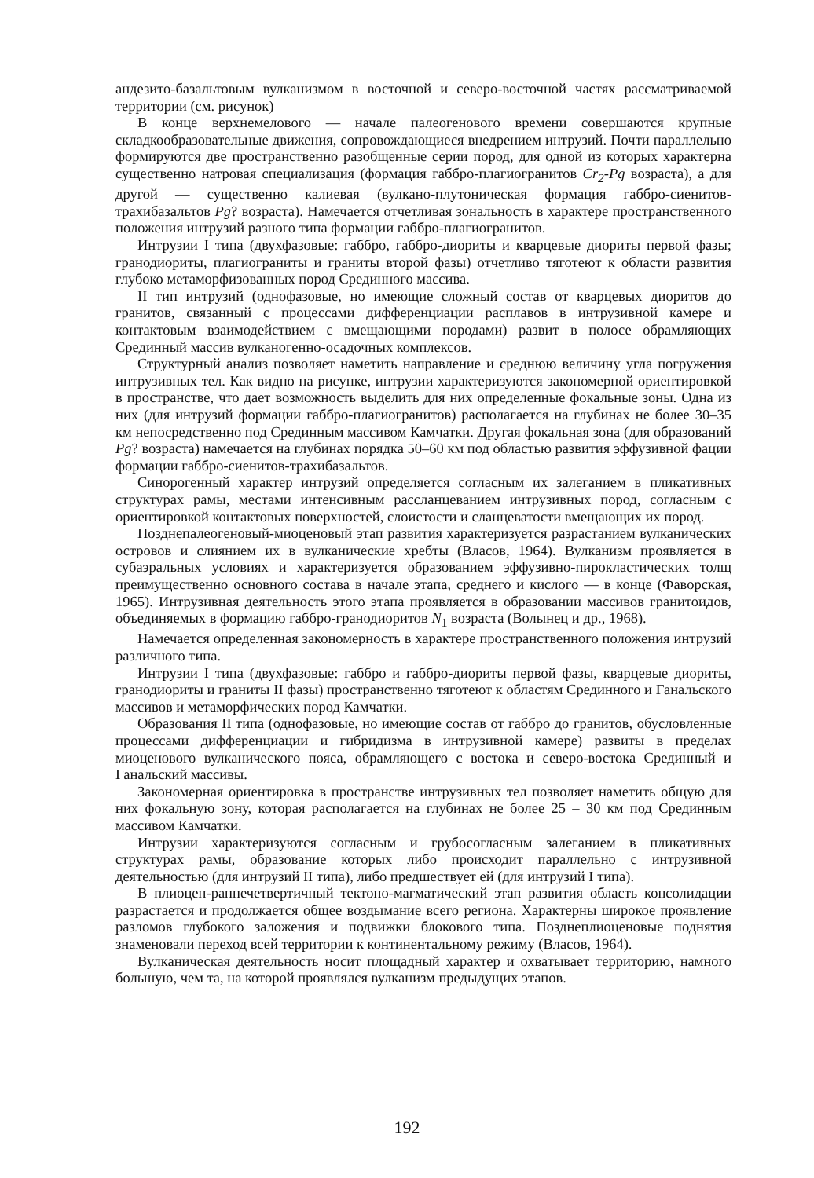андезито-базальтовым вулканизмом в восточной и северо-восточной частях рассматриваемой территории (см. рисунок)
В конце верхнемелового — начале палеогенового времени совершаются крупные складкообразовательные движения, сопровождающиеся внедрением интрузий. Почти параллельно формируются две пространственно разобщенные серии пород, для одной из которых характерна существенно натровая специализация (формация габбро-плагиогранитов Cr<sub>2</sub>-Pg возраста), а для другой — существенно калиевая (вулкано-плутоническая формация габбро-сиенитов-трахибазальтов Pg? возраста). Намечается отчетливая зональность в характере пространственного положения интрузий разного типа формации габбро-плагиогранитов.
Интрузии I типа (двухфазовые: габбро, габбро-диориты и кварцевые диориты первой фазы; гранодиориты, плагиограниты и граниты второй фазы) отчетливо тяготеют к области развития глубоко метаморфизованных пород Срединного массива.
II тип интрузий (однофазовые, но имеющие сложный состав от кварцевых диоритов до гранитов, связанный с процессами дифференциации расплавов в интрузивной камере и контактовым взаимодействием с вмещающими породами) развит в полосе обрамляющих Срединный массив вулканогенно-осадочных комплексов.
Структурный анализ позволяет наметить направление и среднюю величину угла погружения интрузивных тел. Как видно на рисунке, интрузии характеризуются закономерной ориентировкой в пространстве, что дает возможность выделить для них определенные фокальные зоны. Одна из них (для интрузий формации габбро-плагиогранитов) располагается на глубинах не более 30–35 км непосредственно под Срединным массивом Камчатки. Другая фокальная зона (для образований Pg? возраста) намечается на глубинах порядка 50–60 км под областью развития эффузивной фации формации габбро-сиенитов-трахибазальтов.
Синорогенный характер интрузий определяется согласным их залеганием в пликативных структурах рамы, местами интенсивным рассланцеванием интрузивных пород, согласным с ориентировкой контактовых поверхностей, слоистости и сланцеватости вмещающих их пород.
Позднепалеогеновый-миоценовый этап развития характеризуется разрастанием вулканических островов и слиянием их в вулканические хребты (Власов, 1964). Вулканизм проявляется в субаэральных условиях и характеризуется образованием эффузивно-пирокластических толщ преимущественно основного состава в начале этапа, среднего и кислого — в конце (Фаворская, 1965). Интрузивная деятельность этого этапа проявляется в образовании массивов гранитоидов, объединяемых в формацию габбро-гранодиоритов N<sub>1</sub> возраста (Волынец и др., 1968).
Намечается определенная закономерность в характере пространственного положения интрузий различного типа.
Интрузии I типа (двухфазовые: габбро и габбро-диориты первой фазы, кварцевые диориты, гранодиориты и граниты II фазы) пространственно тяготеют к областям Срединного и Ганальского массивов и метаморфических пород Камчатки.
Образования II типа (однофазовые, но имеющие состав от габбро до гранитов, обусловленные процессами дифференциации и гибридизма в интрузивной камере) развиты в пределах миоценового вулканического пояса, обрамляющего с востока и северо-востока Срединный и Ганальский массивы.
Закономерная ориентировка в пространстве интрузивных тел позволяет наметить общую для них фокальную зону, которая располагается на глубинах не более 25 – 30 км под Срединным массивом Камчатки.
Интрузии характеризуются согласным и грубосогласным залеганием в пликативных структурах рамы, образование которых либо происходит параллельно с интрузивной деятельностью (для интрузий II типа), либо предшествует ей (для интрузий I типа).
В плиоцен-раннечетвертичный тектоно-магматический этап развития область консолидации разрастается и продолжается общее воздымание всего региона. Характерны широкое проявление разломов глубокого заложения и подвижки блокового типа. Позднеплиоценовые поднятия знаменовали переход всей территории к континентальному режиму (Власов, 1964).
Вулканическая деятельность носит площадный характер и охватывает территорию, намного большую, чем та, на которой проявлялся вулканизм предыдущих этапов.
192